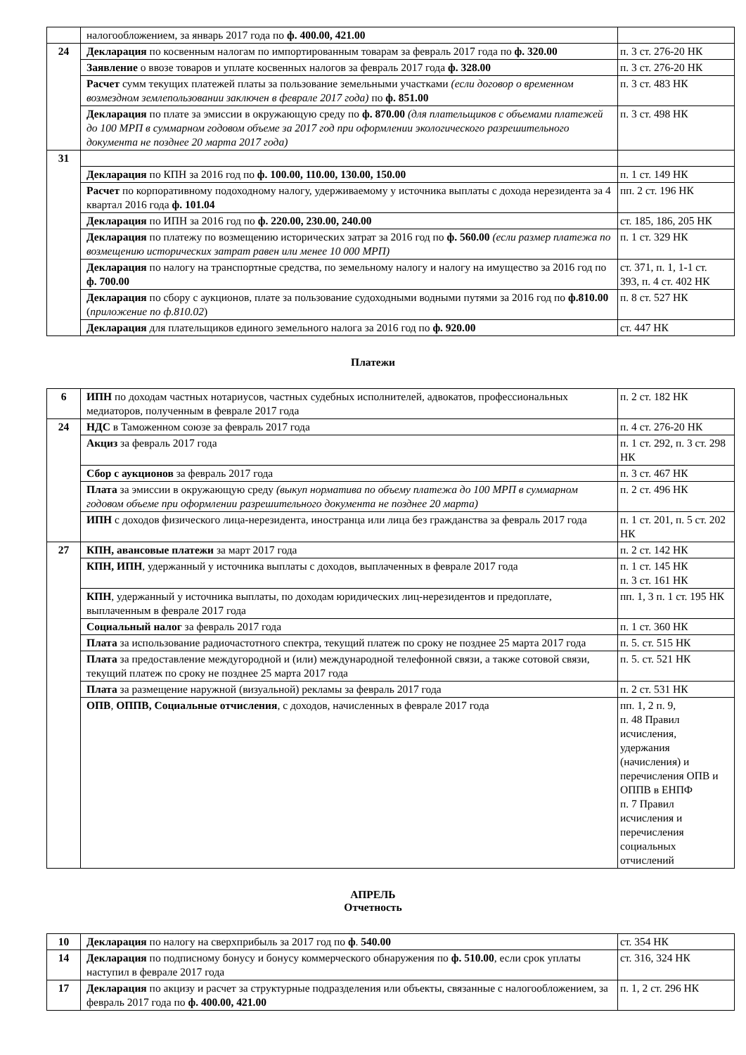| | налогообложением, за январь 2017 года по ф. 400.00, 421.00 | |
| 24 | Декларация по косвенным налогам по импортированным товарам за февраль 2017 года по ф. 320.00 | п. 3 ст. 276-20 НК |
| | Заявление о ввозе товаров и уплате косвенных налогов за февраль 2017 года ф. 328.00 | п. 3 ст. 276-20 НК |
| | Расчет сумм текущих платежей платы за пользование земельными участками (если договор о временном возмездном землепользовании заключен в феврале 2017 года) по ф. 851.00 | п. 3 ст. 483 НК |
| | Декларация по плате за эмиссии в окружающую среду по ф. 870.00 (для плательщиков с объемами платежей до 100 МРП в суммарном годовом объеме за 2017 год при оформлении экологического разрешительного документа не позднее 20 марта 2017 года) | п. 3 ст. 498 НК |
| 31 | | |
| | Декларация по КПН за 2016 год по ф. 100.00, 110.00, 130.00, 150.00 | п. 1 ст. 149 НК |
| | Расчет по корпоративному подоходному налогу, удерживаемому у источника выплаты с дохода нерезидента за 4 квартал 2016 года ф. 101.04 | пп. 2 ст. 196 НК |
| | Декларация по ИПН за 2016 год по ф. 220.00, 230.00, 240.00 | ст. 185, 186, 205 НК |
| | Декларация по платежу по возмещению исторических затрат за 2016 год по ф. 560.00 (если размер платежа по возмещению исторических затрат равен или менее 10 000 МРП) | п. 1 ст. 329 НК |
| | Декларация по налогу на транспортные средства, по земельному налогу и налогу на имущество за 2016 год по ф. 700.00 | ст. 371, п. 1, 1-1 ст. 393, п. 4 ст. 402 НК |
| | Декларация по сбору с аукционов, плате за пользование судоходными водными путями за 2016 год по ф.810.00 ( приложение по ф.810.02 ) | п. 8 ст. 527 НК |
| | Декларация для плательщиков единого земельного налога за 2016 год по ф. 920.00 | ст. 447 НК |
Платежи
| 6 | ИПН по доходам частных нотариусов, частных судебных исполнителей, адвокатов, профессиональных медиаторов, полученным в феврале 2017 года | п. 2 ст. 182 НК |
| 24 | НДС в Таможенном союзе за февраль 2017 года | п. 4 ст. 276-20 НК |
| | Акциз за февраль 2017 года | п. 1 ст. 292, п. 3 ст. 298 НК |
| | Сбор с аукционов за февраль 2017 года | п. 3 ст. 467 НК |
| | Плата за эмиссии в окружающую среду (выкуп норматива по объему платежа до 100 МРП в суммарном годовом объеме при оформлении разрешительного документа не позднее 20 марта) | п. 2 ст. 496 НК |
| | ИПН с доходов физического лица-нерезидента, иностранца или лица без гражданства за февраль 2017 года | п. 1 ст. 201, п. 5 ст. 202 НК |
| 27 | КПН, авансовые платежи за март 2017 года | п. 2 ст. 142 НК |
| | КПН, ИПН , удержанный у источника выплаты с доходов, выплаченных в феврале 2017 года | п. 1 ст. 145 НК п. 3 ст. 161 НК |
| | КПН , удержанный у источника выплаты, по доходам юридических лиц-нерезидентов и предоплате, выплаченным в феврале 2017 года | пп. 1, 3 п. 1 ст. 195 НК |
| | Социальный налог за февраль 2017 года | п. 1 ст. 360 НК |
| | Плата за использование радиочастотного спектра, текущий платеж по сроку не позднее 25 марта 2017 года | п. 5. ст. 515 НК |
| | Плата за предоставление междугородной и (или) международной телефонной связи, а также сотовой связи, текущий платеж по сроку не позднее 25 марта 2017 года | п. 5. ст. 521 НК |
| | Плата за размещение наружной (визуальной) рекламы за февраль 2017 года | п. 2 ст. 531 НК |
| | ОПВ , ОППВ, Социальные отчисления , с доходов, начисленных в феврале 2017 года | пп. 1, 2 п. 9, п. 48 Правил исчисления, удержания (начисления) и перечисления ОПВ и ОППВ в ЕНПФ п. 7 Правил исчисления и перечисления социальных отчислений |
АПРЕЛЬ
Отчетность
| 10 | Декларация по налогу на сверхприбыль за 2017 год по ф . 540.00 | ст. 354 НК |
| 14 | Декларация по подписному бонусу и бонусу коммерческого обнаружения по ф. 510.00 , если срок уплаты наступил в феврале 2017 года | ст. 316, 324 НК |
| 17 | Декларация по акцизу и расчет за структурные подразделения или объекты, связанные с налогообложением, за февраль 2017 года по ф. 400.00, 421.00 | п. 1, 2 ст. 296 НК |